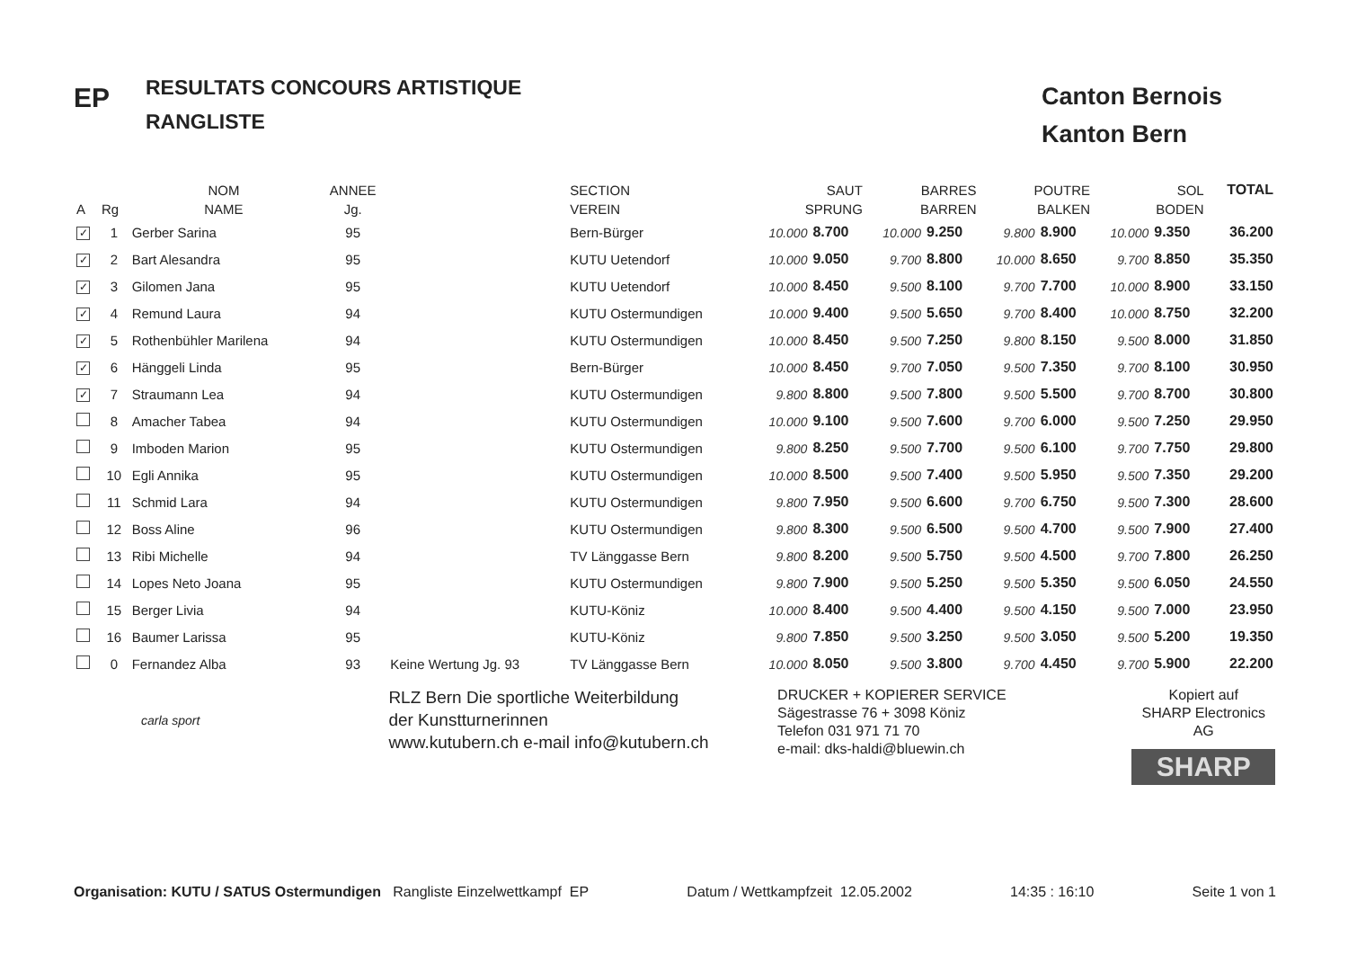EP
RESULTATS CONCOURS ARTISTIQUE
RANGLISTE
Canton Bernois
Kanton Bern
| | | NOM | ANNEE | | SECTION | SAUT | | BARRES | | POUTRE | | SOL | | TOTAL |
| --- | --- | --- | --- | --- | --- | --- | --- | --- | --- | --- | --- | --- | --- | --- |
| A | Rg | NAME | Jg. | | VEREIN | SPRUNG | | BARREN | | BALKEN | | BODEN | | |
| ✓ | 1 | Gerber Sarina | 95 | | Bern-Bürger | 10.000 | 8.700 | 10.000 | 9.250 | 9.800 | 8.900 | 10.000 | 9.350 | 36.200 |
| ✓ | 2 | Bart Alesandra | 95 | | KUTU Uetendorf | 10.000 | 9.050 | 9.700 | 8.800 | 10.000 | 8.650 | 9.700 | 8.850 | 35.350 |
| ✓ | 3 | Gilomen Jana | 95 | | KUTU Uetendorf | 10.000 | 8.450 | 9.500 | 8.100 | 9.700 | 7.700 | 10.000 | 8.900 | 33.150 |
| ✓ | 4 | Remund Laura | 94 | | KUTU Ostermundigen | 10.000 | 9.400 | 9.500 | 5.650 | 9.700 | 8.400 | 10.000 | 8.750 | 32.200 |
| ✓ | 5 | Rothenbühler Marilena | 94 | | KUTU Ostermundigen | 10.000 | 8.450 | 9.500 | 7.250 | 9.800 | 8.150 | 9.500 | 8.000 | 31.850 |
| ✓ | 6 | Hänggeli Linda | 95 | | Bern-Bürger | 10.000 | 8.450 | 9.700 | 7.050 | 9.500 | 7.350 | 9.700 | 8.100 | 30.950 |
| ✓ | 7 | Straumann Lea | 94 | | KUTU Ostermundigen | 9.800 | 8.800 | 9.500 | 7.800 | 9.500 | 5.500 | 9.700 | 8.700 | 30.800 |
| | 8 | Amacher Tabea | 94 | | KUTU Ostermundigen | 10.000 | 9.100 | 9.500 | 7.600 | 9.700 | 6.000 | 9.500 | 7.250 | 29.950 |
| | 9 | Imboden Marion | 95 | | KUTU Ostermundigen | 9.800 | 8.250 | 9.500 | 7.700 | 9.500 | 6.100 | 9.700 | 7.750 | 29.800 |
| | 10 | Egli Annika | 95 | | KUTU Ostermundigen | 10.000 | 8.500 | 9.500 | 7.400 | 9.500 | 5.950 | 9.500 | 7.350 | 29.200 |
| | 11 | Schmid Lara | 94 | | KUTU Ostermundigen | 9.800 | 7.950 | 9.500 | 6.600 | 9.700 | 6.750 | 9.500 | 7.300 | 28.600 |
| | 12 | Boss Aline | 96 | | KUTU Ostermundigen | 9.800 | 8.300 | 9.500 | 6.500 | 9.500 | 4.700 | 9.500 | 7.900 | 27.400 |
| | 13 | Ribi Michelle | 94 | | TV Länggasse Bern | 9.800 | 8.200 | 9.500 | 5.750 | 9.500 | 4.500 | 9.700 | 7.800 | 26.250 |
| | 14 | Lopes Neto Joana | 95 | | KUTU Ostermundigen | 9.800 | 7.900 | 9.500 | 5.250 | 9.500 | 5.350 | 9.500 | 6.050 | 24.550 |
| | 15 | Berger Livia | 94 | | KUTU-Köniz | 10.000 | 8.400 | 9.500 | 4.400 | 9.500 | 4.150 | 9.500 | 7.000 | 23.950 |
| | 16 | Baumer Larissa | 95 | | KUTU-Köniz | 9.800 | 7.850 | 9.500 | 3.250 | 9.500 | 3.050 | 9.500 | 5.200 | 19.350 |
| | 0 | Fernandez Alba | 93 | Keine Wertung Jg. 93 | TV Länggasse Bern | 10.000 | 8.050 | 9.500 | 3.800 | 9.700 | 4.450 | 9.700 | 5.900 | 22.200 |
carla sport
RLZ Bern Die sportliche Weiterbildung
der Kunstturnerinnen
www.kutubern.ch e-mail info@kutubern.ch
DRUCKER + KOPIERER SERVICE
Sägestrasse 76 + 3098 Köniz
Telefon 031 971 71 70
e-mail: dks-haldi@bluewin.ch
Kopiert auf
SHARP Electronics AG
SHARP
Organisation: KUTU / SATUS Ostermundigen Rangliste Einzelwettkampf EP Datum / Wettkampfzeit 12.05.2002 14:35 : 16:10 Seite 1 von 1